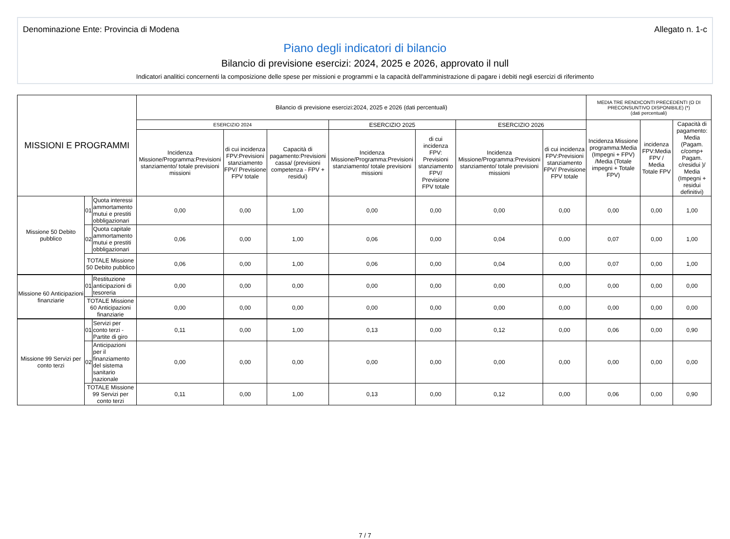Denominazione Ente: Provincia di Modena Allegato n. 1-c
Piano degli indicatori di bilancio
Bilancio di previsione esercizi: 2024, 2025 e 2026, approvato il null
Indicatori analitici concernenti la composizione delle spese per missioni e programmi e la capacità dell'amministrazione di pagare i debiti negli esercizi di riferimento
| MISSIONI E PROGRAMMI | | | Bilancio di previsione esercizi:2024, 2025 e 2026 (dati percentuali) | | | | | | | MEDIA TRE RENDICONTI PRECEDENTI (O DI PRECONSUNTIVO DISPONIBILE) (*) (dati percentuali) | | |
| --- | --- | --- | --- | --- | --- | --- | --- | --- | --- | --- | --- | --- |
| | | | ESERCIZIO 2024 | | | ESERCIZIO 2025 | | ESERCIZIO 2026 | | Incidenza Missione programma:Media (Impegni + FPV) /Media (Totale impegni + Totale FPV) | incidenza FPV:Media FPV / Media Totale FPV | Capacità di pagamento: Media (Pagam. c/comp+ Pagam. c/residui )/ Media (Impegni + residui definitivi) |
| | | | Incidenza Missione/Programma:Previsioni stanziamento/ totale previsioni missioni | di cui incidenza FPV:Previsioni stanziamento FPV/ Previsione FPV totale | Capacità di pagamento:Previsioni cassa/ (previsioni competenza - FPV + residui) | Incidenza Missione/Programma:Previsioni stanziamento/ totale previsioni missioni | di cui incidenza FPV: Previsioni stanziamento FPV/ Previsione FPV totale | Incidenza Missione/Programma:Previsioni stanziamento/ totale previsioni missioni | di cui incidenza FPV:Previsioni stanziamento FPV/ Previsione FPV totale | | | |
| Missione 50 Debito pubblico | 01 | Quota interessi ammortamento mutui e prestiti obbligazionari | 0,00 | 0,00 | 1,00 | 0,00 | 0,00 | 0,00 | 0,00 | 0,00 | 0,00 | 1,00 |
| | 02 | Quota capitale ammortamento mutui e prestiti obbligazionari | 0,06 | 0,00 | 1,00 | 0,06 | 0,00 | 0,04 | 0,00 | 0,07 | 0,00 | 1,00 |
| | TOTALE Missione 50 Debito pubblico | | 0,06 | 0,00 | 1,00 | 0,06 | 0,00 | 0,04 | 0,00 | 0,07 | 0,00 | 1,00 |
| Missione 60 Anticipazioni finanziarie | 01 | Restituzione anticipazioni di tesoreria | 0,00 | 0,00 | 0,00 | 0,00 | 0,00 | 0,00 | 0,00 | 0,00 | 0,00 | 0,00 |
| | TOTALE Missione 60 Anticipazioni finanziarie | | 0,00 | 0,00 | 0,00 | 0,00 | 0,00 | 0,00 | 0,00 | 0,00 | 0,00 | 0,00 |
| Missione 99 Servizi per conto terzi | 01 | Servizi per conto terzi - Partite di giro | 0,11 | 0,00 | 1,00 | 0,13 | 0,00 | 0,12 | 0,00 | 0,06 | 0,00 | 0,90 |
| | 02 | Anticipazioni per il finanziamento del sistema sanitario nazionale | 0,00 | 0,00 | 0,00 | 0,00 | 0,00 | 0,00 | 0,00 | 0,00 | 0,00 | 0,00 |
| | TOTALE Missione 99 Servizi per conto terzi | | 0,11 | 0,00 | 1,00 | 0,13 | 0,00 | 0,12 | 0,00 | 0,06 | 0,00 | 0,90 |
7 / 7